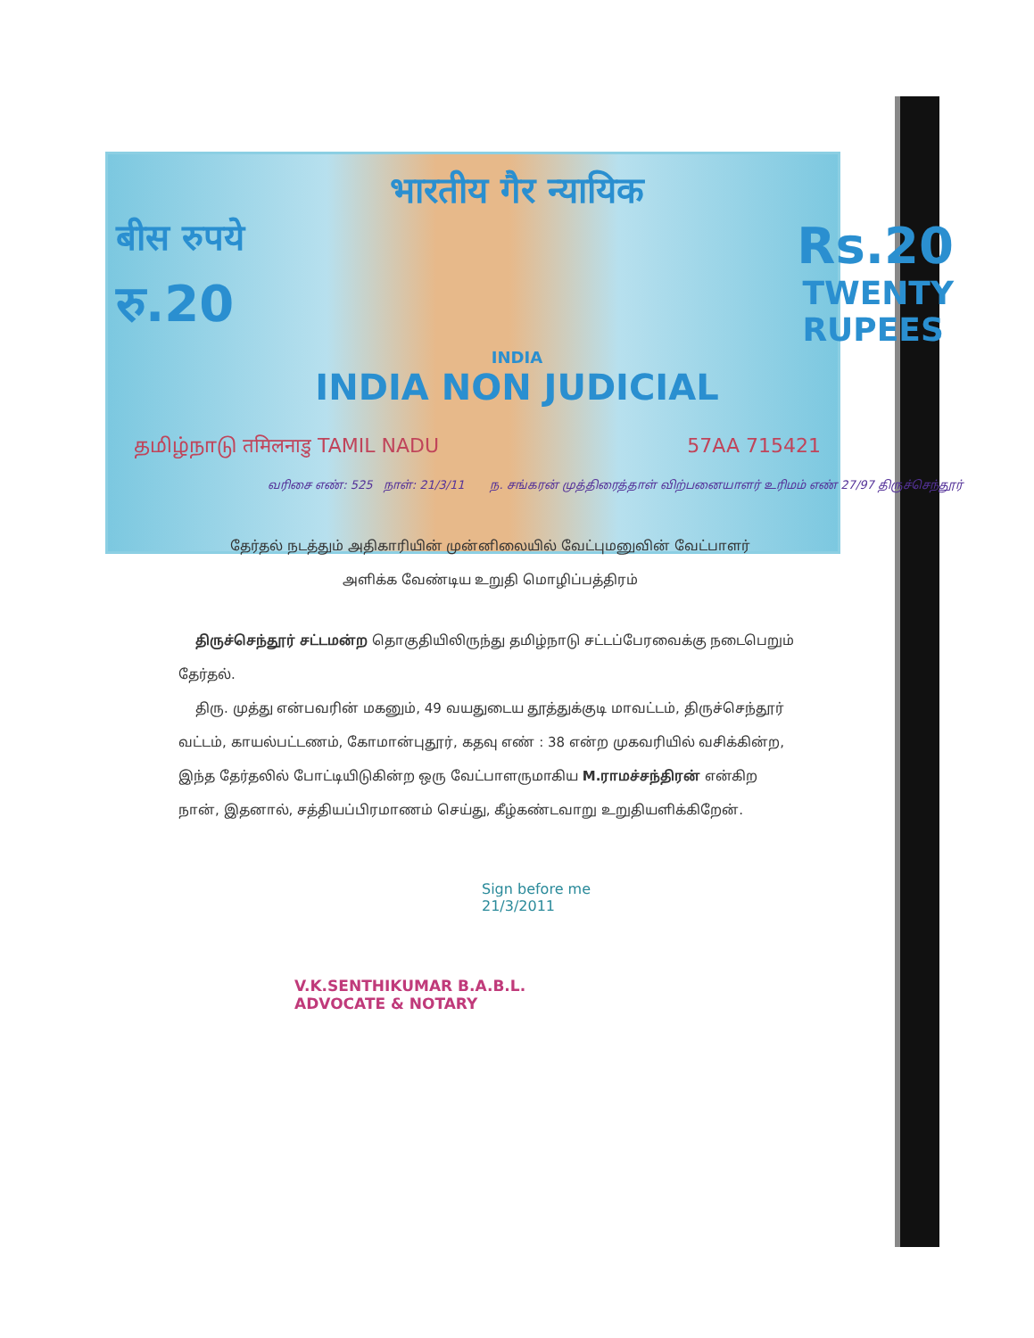भारतीय गैर न्यायिक
बीस रुपये Rs.20
रु.20 TWENTY
RUPEES
INDIA
INDIA NON JUDICIAL
தமிழ்நாடு तमिलनाडु TAMIL NADU 57AA 715421
வரிசை எண்: 525 நாள்: 21/3/11 ந. சங்கரன் முத்திரைத்தாள் விற்பனையாளர் உரிமம் எண் 27/97 திருச்செந்தூர்
தேர்தல் நடத்தும் அதிகாரியின் முன்னிலையில் வேட்புமனுவின் வேட்பாளர்
அளிக்க வேண்டிய உறுதி மொழிப்பத்திரம்
திருச்செந்தூர் சட்டமன்ற தொகுதியிலிருந்து தமிழ்நாடு சட்டப்பேரவைக்கு நடைபெறும் தேர்தல்.
திரு. முத்து என்பவரின் மகனும், 49 வயதுடைய தூத்துக்குடி மாவட்டம், திருச்செந்தூர் வட்டம், காயல்பட்டணம், கோமான்புதூர், கதவு எண் : 38 என்ற முகவரியில் வசிக்கின்ற, இந்த தேர்தலில் போட்டியிடுகின்ற ஒரு வேட்பாளருமாகிய M.ராமச்சந்திரன் என்கிற நான், இதனால், சத்தியப்பிரமாணம் செய்து, கீழ்கண்டவாறு உறுதியளிக்கிறேன்.
Sign before me
21/3/2011
V.K.SENTHIKUMAR B.A.B.L.
ADVOCATE & NOTARY